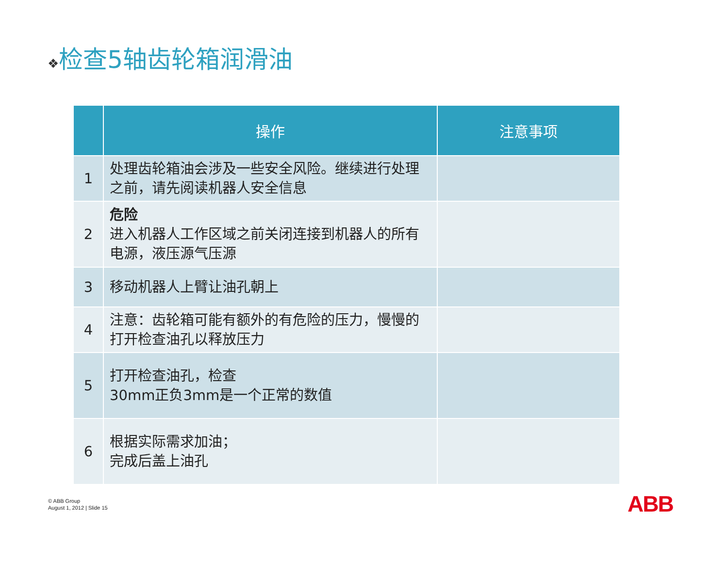❖检查5轴齿轮箱润滑油
| | 操作 | 注意事项 |
| --- | --- | --- |
| 1 | 处理齿轮箱油会涉及一些安全风险。继续进行处理之前，请先阅读机器人安全信息 | |
| 2 | 危险 进入机器人工作区域之前关闭连接到机器人的所有电源，液压源气压源 | |
| 3 | 移动机器人上臂让油孔朝上 | |
| 4 | 注意：齿轮箱可能有额外的有危险的压力，慢慢的打开检查油孔以释放压力 | |
| 5 | 打开检查油孔，检查 30mm正负3mm是一个正常的数值 | |
| 6 | 根据实际需求加油； 完成后盖上油孔 | |
© ABB Group
August 1, 2012 | Slide 15
ABB